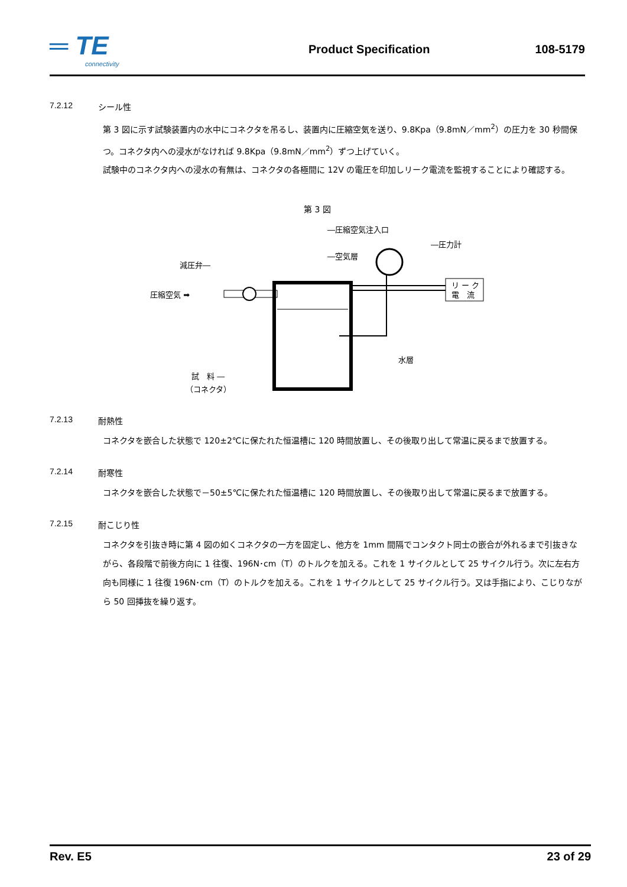═ TE
connectivity
Product Specification 108-5179
7.2.12 シール性
第 3 図に示す試験装置内の水中にコネクタを吊るし、装置内に圧縮空気を送り、9.8Kpa（9.8mN／mm<sup>2</sup>）の圧力を 30 秒間保つ。コネクタ内への浸水がなければ 9.8Kpa（9.8mN／mm<sup>2</sup>）ずつ上げていく。
試験中のコネクタ内への浸水の有無は、コネクタの各極間に 12V の電圧を印加しリーク電流を監視することにより確認する。
第 3 図
リ ー ク
電　流
―圧縮空気注入口
―圧力計
―空気層
減圧弁―
圧縮空気 ➡
水層
試　料 ―
（コネクタ）
7.2.13 耐熱性
コネクタを嵌合した状態で 120±2℃に保たれた恒温槽に 120 時間放置し、その後取り出して常温に戻るまで放置する。
7.2.14 耐寒性
コネクタを嵌合した状態で－50±5℃に保たれた恒温槽に 120 時間放置し、その後取り出して常温に戻るまで放置する。
7.2.15 耐こじり性
コネクタを引抜き時に第 4 図の如くコネクタの一方を固定し、他方を 1mm 間隔でコンタクト同士の嵌合が外れるまで引抜きながら、各段階で前後方向に 1 往復、196N･cm（T）のトルクを加える。これを 1 サイクルとして 25 サイクル行う。次に左右方向も同様に 1 往復 196N･cm（T）のトルクを加える。これを 1 サイクルとして 25 サイクル行う。又は手指により、こじりながら 50 回挿抜を繰り返す。
Rev. E5 23 of 29